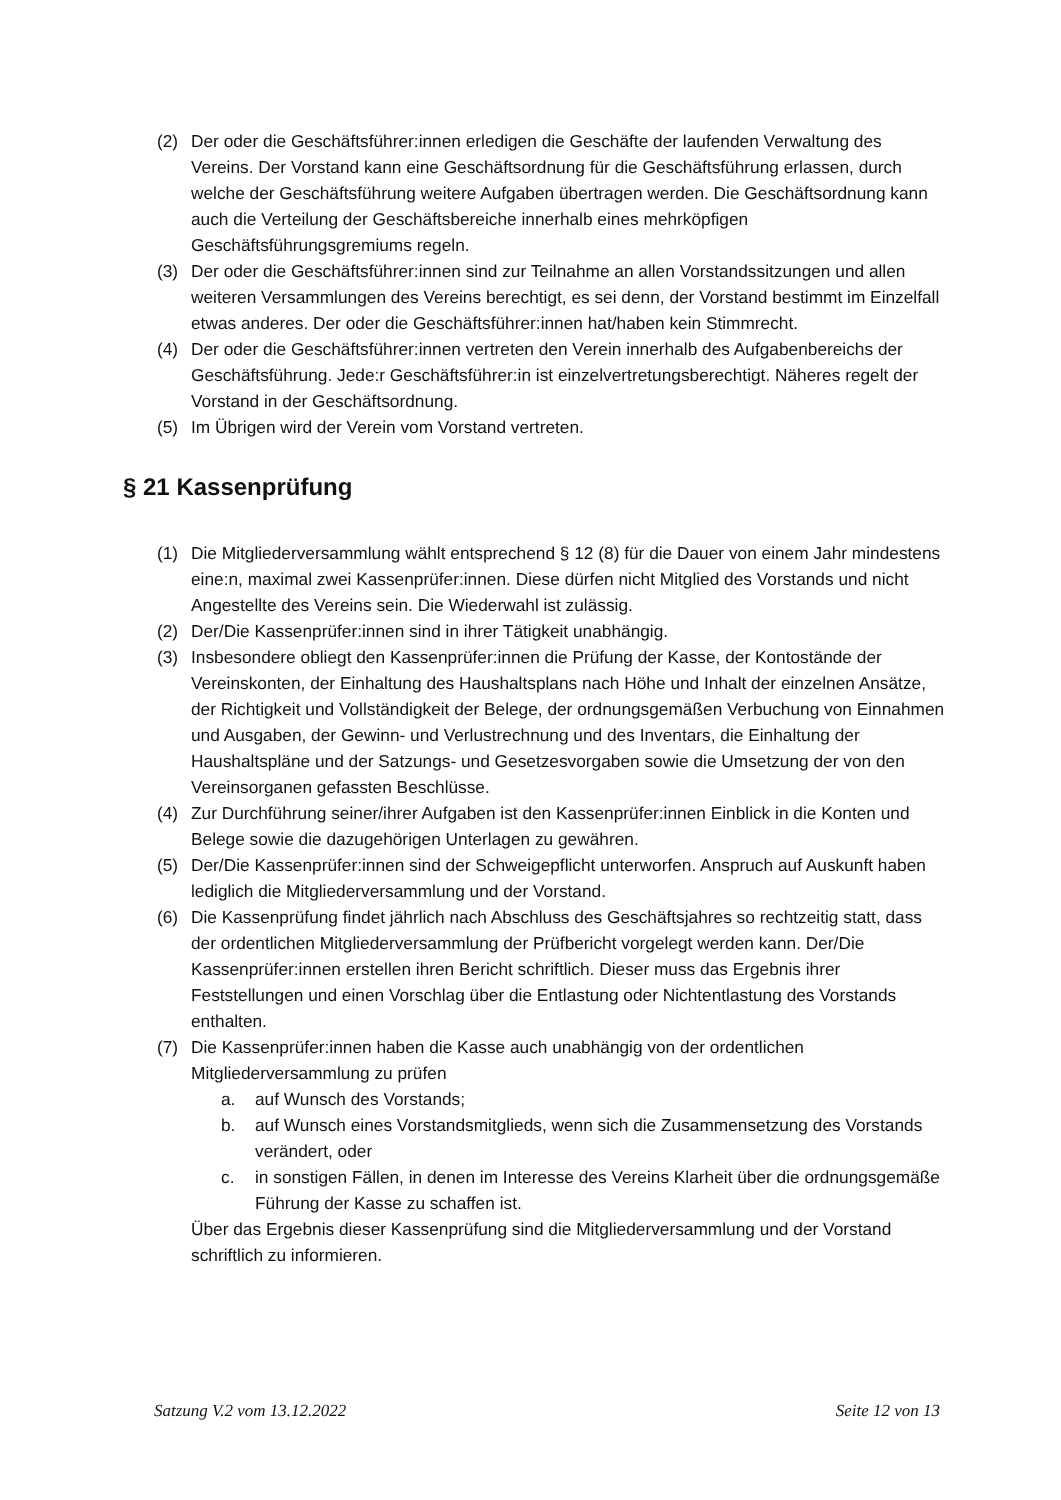(2) Der oder die Geschäftsführer:innen erledigen die Geschäfte der laufenden Verwaltung des Vereins. Der Vorstand kann eine Geschäftsordnung für die Geschäftsführung erlassen, durch welche der Geschäftsführung weitere Aufgaben übertragen werden. Die Geschäftsordnung kann auch die Verteilung der Geschäftsbereiche innerhalb eines mehrköpfigen Geschäftsführungsgremiums regeln.
(3) Der oder die Geschäftsführer:innen sind zur Teilnahme an allen Vorstandssitzungen und allen weiteren Versammlungen des Vereins berechtigt, es sei denn, der Vorstand bestimmt im Einzelfall etwas anderes. Der oder die Geschäftsführer:innen hat/haben kein Stimmrecht.
(4) Der oder die Geschäftsführer:innen vertreten den Verein innerhalb des Aufgabenbereichs der Geschäftsführung. Jede:r Geschäftsführer:in ist einzelvertretungsberechtigt. Näheres regelt der Vorstand in der Geschäftsordnung.
(5) Im Übrigen wird der Verein vom Vorstand vertreten.
§ 21 Kassenprüfung
(1) Die Mitgliederversammlung wählt entsprechend § 12 (8) für die Dauer von einem Jahr mindestens eine:n, maximal zwei Kassenprüfer:innen. Diese dürfen nicht Mitglied des Vorstands und nicht Angestellte des Vereins sein. Die Wiederwahl ist zulässig.
(2) Der/Die Kassenprüfer:innen sind in ihrer Tätigkeit unabhängig.
(3) Insbesondere obliegt den Kassenprüfer:innen die Prüfung der Kasse, der Kontostände der Vereinskonten, der Einhaltung des Haushaltsplans nach Höhe und Inhalt der einzelnen Ansätze, der Richtigkeit und Vollständigkeit der Belege, der ordnungsgemäßen Verbuchung von Einnahmen und Ausgaben, der Gewinn- und Verlustrechnung und des Inventars, die Einhaltung der Haushaltspläne und der Satzungs- und Gesetzesvorgaben sowie die Umsetzung der von den Vereinsorganen gefassten Beschlüsse.
(4) Zur Durchführung seiner/ihrer Aufgaben ist den Kassenprüfer:innen Einblick in die Konten und Belege sowie die dazugehörigen Unterlagen zu gewähren.
(5) Der/Die Kassenprüfer:innen sind der Schweigepflicht unterworfen. Anspruch auf Auskunft haben lediglich die Mitgliederversammlung und der Vorstand.
(6) Die Kassenprüfung findet jährlich nach Abschluss des Geschäftsjahres so rechtzeitig statt, dass der ordentlichen Mitgliederversammlung der Prüfbericht vorgelegt werden kann. Der/Die Kassenprüfer:innen erstellen ihren Bericht schriftlich. Dieser muss das Ergebnis ihrer Feststellungen und einen Vorschlag über die Entlastung oder Nichtentlastung des Vorstands enthalten.
(7) Die Kassenprüfer:innen haben die Kasse auch unabhängig von der ordentlichen Mitgliederversammlung zu prüfen
a. auf Wunsch des Vorstands;
b. auf Wunsch eines Vorstandsmitglieds, wenn sich die Zusammensetzung des Vorstands verändert, oder
c. in sonstigen Fällen, in denen im Interesse des Vereins Klarheit über die ordnungsgemäße Führung der Kasse zu schaffen ist.
Über das Ergebnis dieser Kassenprüfung sind die Mitgliederversammlung und der Vorstand schriftlich zu informieren.
Satzung V.2 vom 13.12.2022 Seite 12 von 13